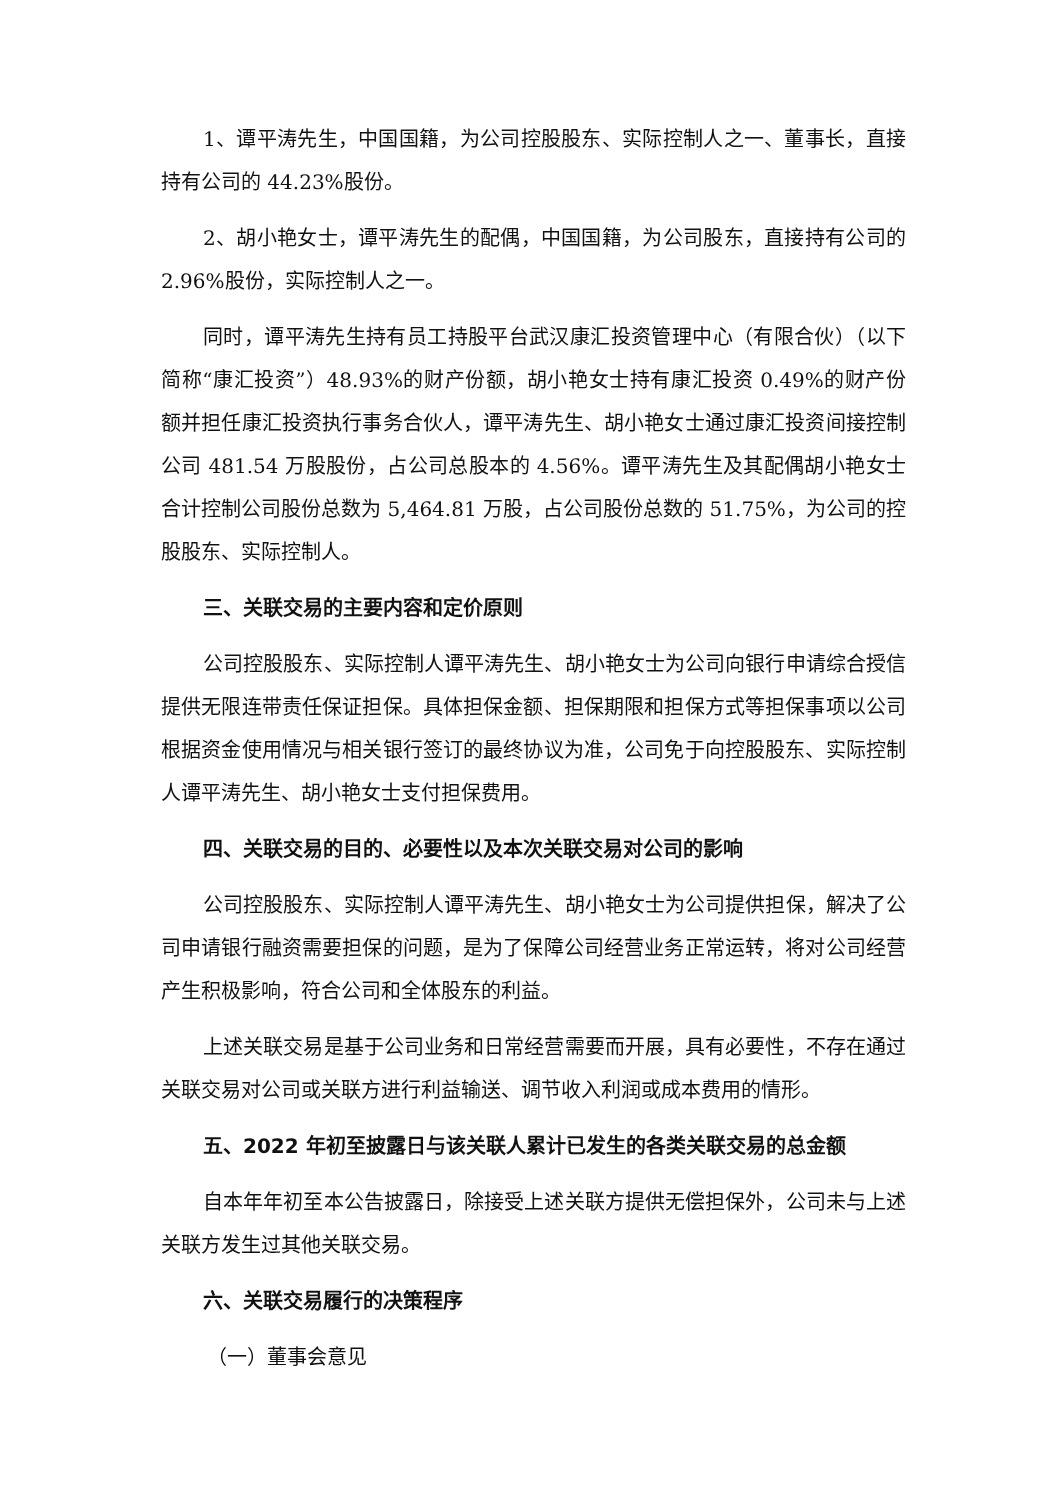1、谭平涛先生，中国国籍，为公司控股股东、实际控制人之一、董事长，直接持有公司的 44.23%股份。
2、胡小艳女士，谭平涛先生的配偶，中国国籍，为公司股东，直接持有公司的 2.96%股份，实际控制人之一。
同时，谭平涛先生持有员工持股平台武汉康汇投资管理中心（有限合伙）（以下简称“康汇投资”）48.93%的财产份额，胡小艳女士持有康汇投资 0.49%的财产份额并担任康汇投资执行事务合伙人，谭平涛先生、胡小艳女士通过康汇投资间接控制公司 481.54 万股股份，占公司总股本的 4.56%。谭平涛先生及其配偶胡小艳女士合计控制公司股份总数为 5,464.81 万股，占公司股份总数的 51.75%，为公司的控股股东、实际控制人。
三、关联交易的主要内容和定价原则
公司控股股东、实际控制人谭平涛先生、胡小艳女士为公司向银行申请综合授信提供无限连带责任保证担保。具体担保金额、担保期限和担保方式等担保事项以公司根据资金使用情况与相关银行签订的最终协议为准，公司免于向控股股东、实际控制人谭平涛先生、胡小艳女士支付担保费用。
四、关联交易的目的、必要性以及本次关联交易对公司的影响
公司控股股东、实际控制人谭平涛先生、胡小艳女士为公司提供担保，解决了公司申请银行融资需要担保的问题，是为了保障公司经营业务正常运转，将对公司经营产生积极影响，符合公司和全体股东的利益。
上述关联交易是基于公司业务和日常经营需要而开展，具有必要性，不存在通过关联交易对公司或关联方进行利益输送、调节收入利润或成本费用的情形。
五、2022 年初至披露日与该关联人累计已发生的各类关联交易的总金额
自本年年初至本公告披露日，除接受上述关联方提供无偿担保外，公司未与上述关联方发生过其他关联交易。
六、关联交易履行的决策程序
（一）董事会意见